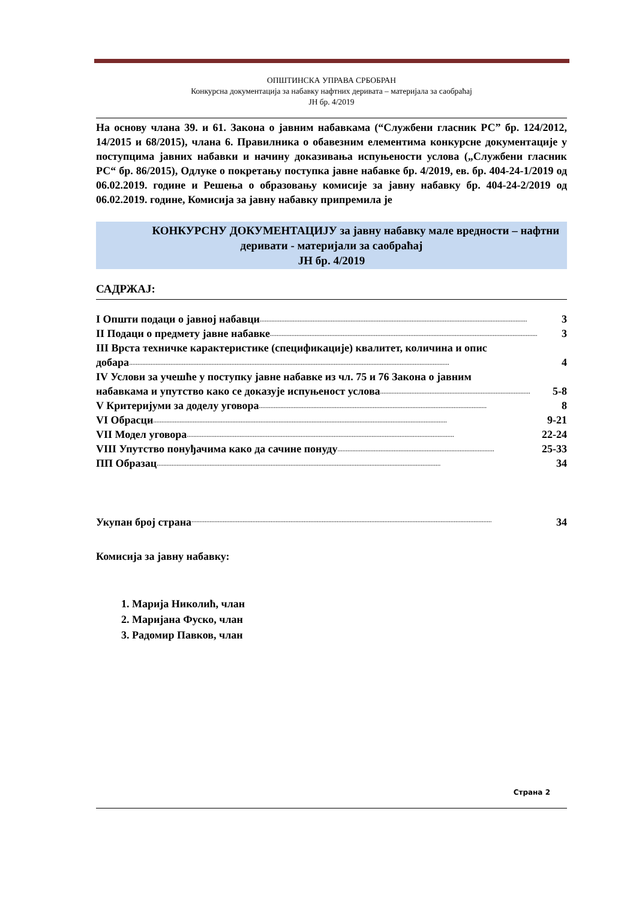ОПШТИНСКА УПРАВА СРБОБРАН
Конкурсна документација за набавку нафтних деривата – материјала за саобраћај
ЈН бр. 4/2019
На основу члана 39. и 61. Закона о јавним набавкама (“Службени гласник РС” бр. 124/2012, 14/2015 и 68/2015), члана 6. Правилника о обавезним елементима конкурсне документације у поступцима јавних набавки и начину доказивања испуњености услова („Службени гласник РС“ бр. 86/2015), Одлуке о покретању поступка јавне набавке бр. 4/2019, ев. бр. 404-24-1/2019 од 06.02.2019. године и Решења о образовању комисије за јавну набавку бр. 404-24-2/2019 од 06.02.2019. године, Комисија за јавну набавку припремила је
КОНКУРСНУ ДОКУМЕНТАЦИЈУ за јавну набавку мале вредности – нафтни деривати - материјали за саобраћај
ЈН бр. 4/2019
САДРЖАЈ:
I Општи подаци о јавној набавци.................................................................................................................................................................. 3
II Подаци о предмету јавне набавке.................................................................................................................................................................. 3
III Врста техничке карактеристике (спецификације) квалитет, количина и опис
добара.................................................................................................................................................................................................. 4
IV Услови за учешће у поступку јавне набавке из чл. 75 и 76 Закона о јавним
набавкама и упутство како се доказује испуњеност услова ........................................................................................... 5-8
V Критеријуми за доделу уговора .......................................................................................................................................... 8
VI Обрасци.................................................................................................................................................................................. 9-21
VII Модел уговора.................................................................................................................................................................. 22-24
VIII Упутство понуђачима како да сачине понуду ............................................................................................... 25-33
ПП Образац ............................................................................................................................................................................ 34
Укупан број страна...................................................................................................................................................................................... 34
Комисија за јавну набавку:
1. Марија Николић, члан
2. Маријана Фуско, члан
3. Радомир Павков, члан
Страна 2